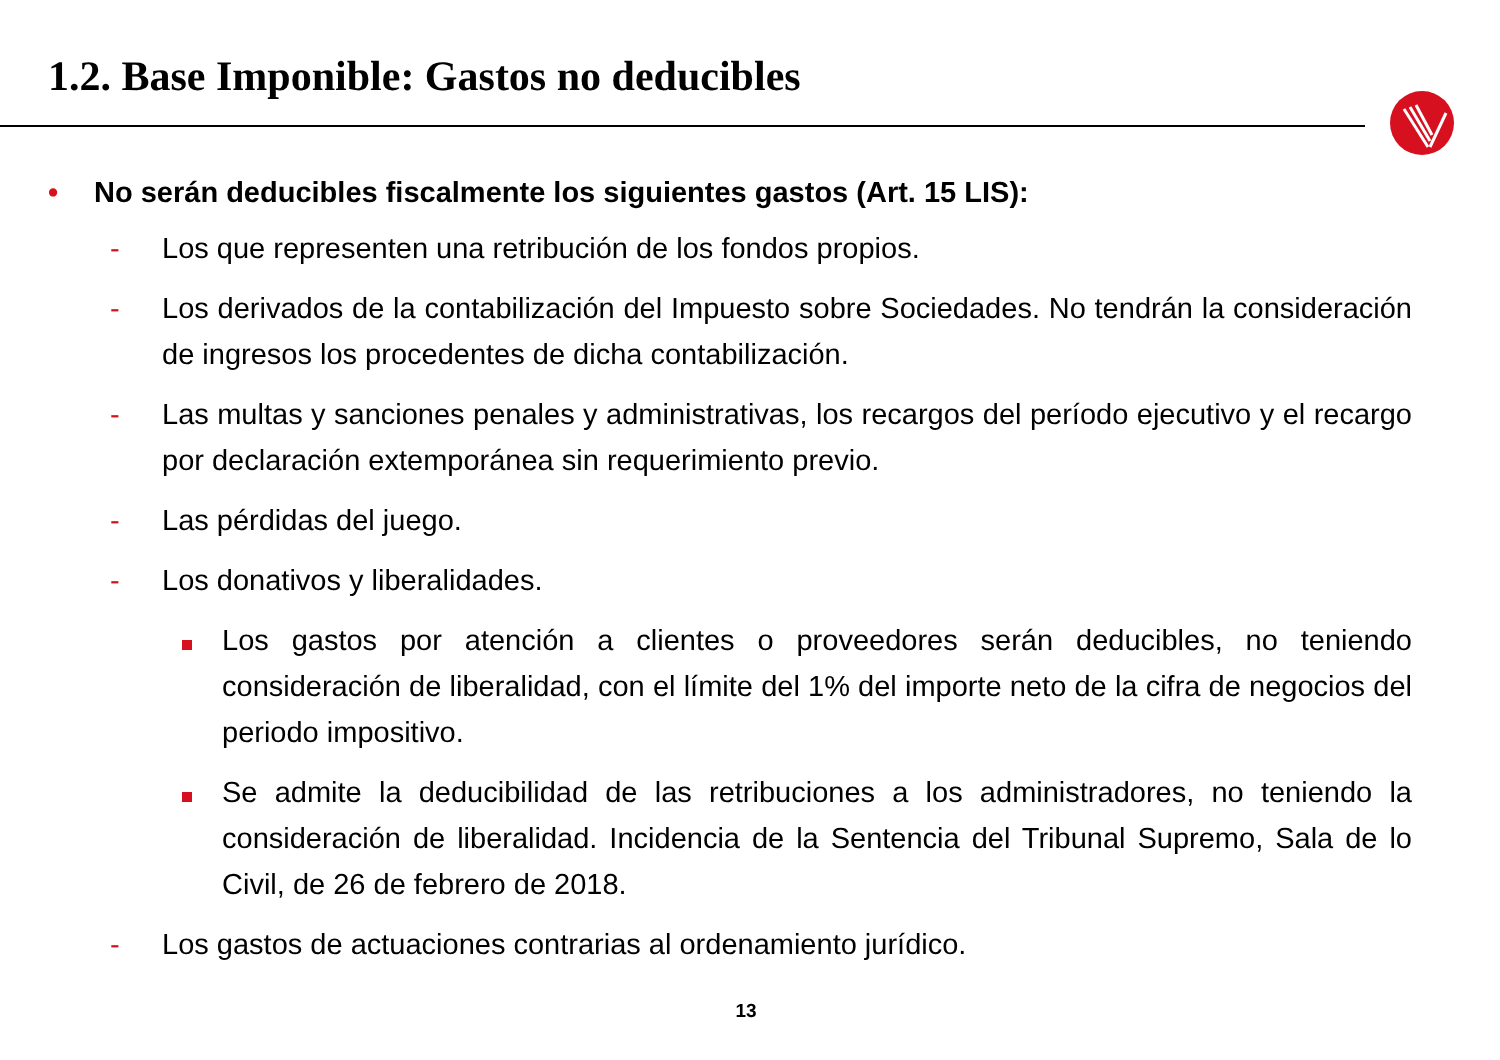1.2. Base Imponible: Gastos no deducibles
• No serán deducibles fiscalmente los siguientes gastos (Art. 15 LIS):
- Los que representen una retribución de los fondos propios.
- Los derivados de la contabilización del Impuesto sobre Sociedades. No tendrán la consideración de ingresos los procedentes de dicha contabilización.
- Las multas y sanciones penales y administrativas, los recargos del período ejecutivo y el recargo por declaración extemporánea sin requerimiento previo.
- Las pérdidas del juego.
- Los donativos y liberalidades.
Los gastos por atención a clientes o proveedores serán deducibles, no teniendo consideración de liberalidad, con el límite del 1% del importe neto de la cifra de negocios del periodo impositivo.
Se admite la deducibilidad de las retribuciones a los administradores, no teniendo la consideración de liberalidad. Incidencia de la Sentencia del Tribunal Supremo, Sala de lo Civil, de 26 de febrero de 2018.
- Los gastos de actuaciones contrarias al ordenamiento jurídico.
13